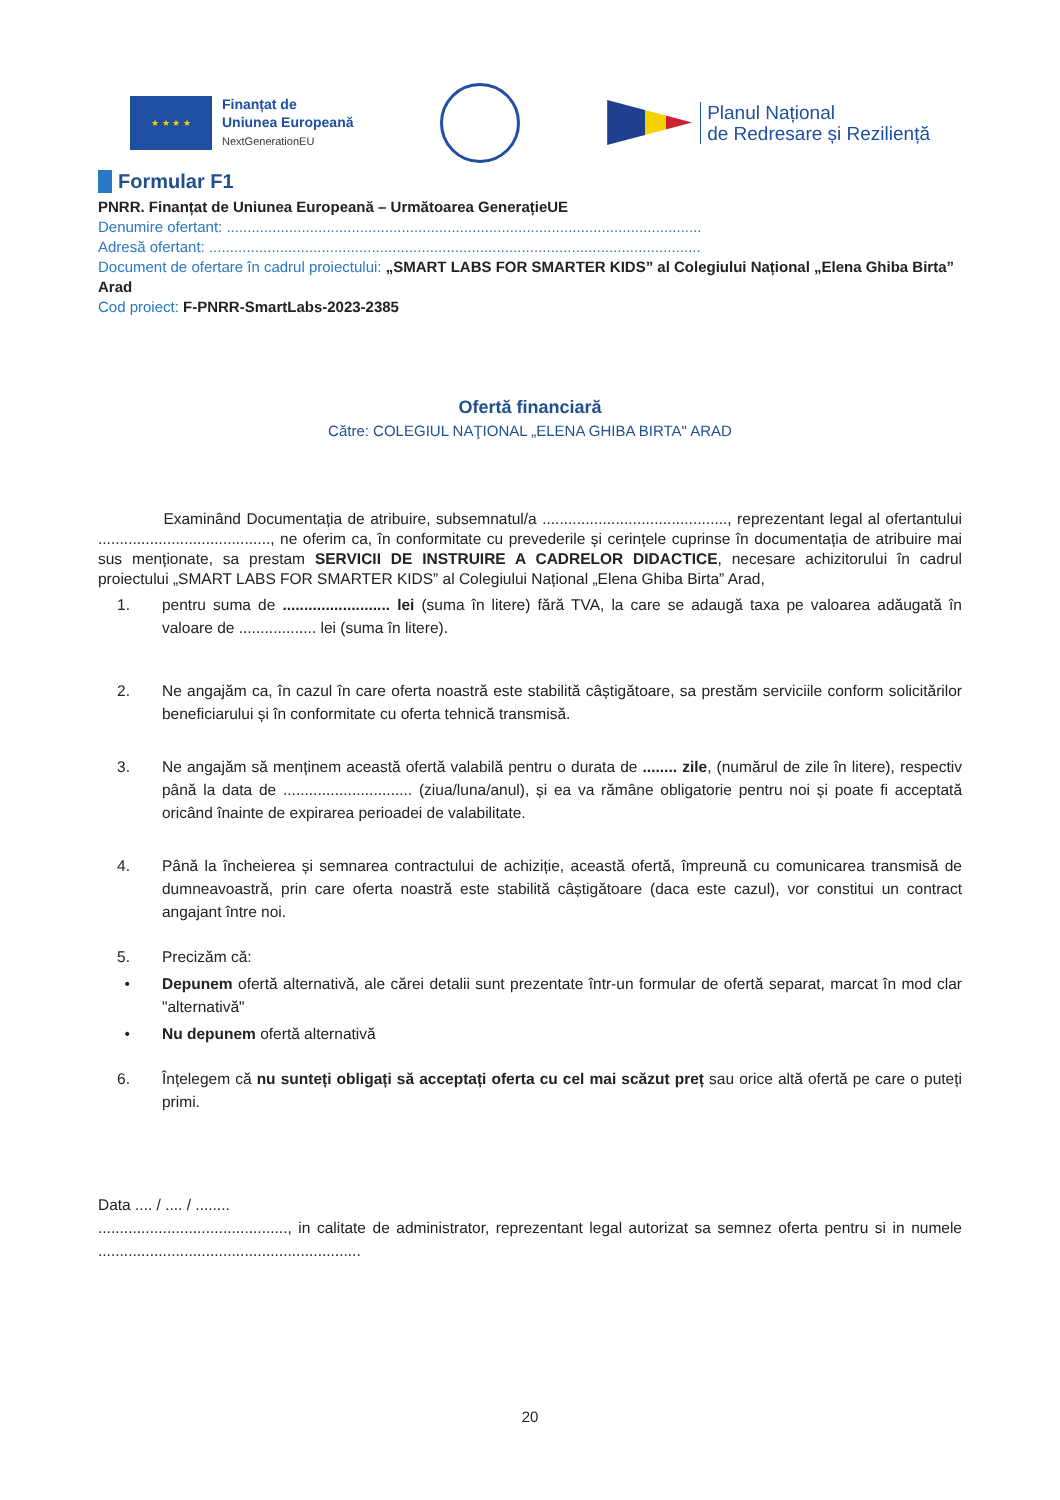★ ★ ★ ★
Finanțat de
Uniunea Europeană
NextGenerationEU
Planul Național
de Redresare și Reziliență
Formular F1
PNRR. Finanțat de Uniunea Europeană – Următoarea GenerațieUE
Denumire ofertant: ..................................................................................................................
Adresă ofertant: ......................................................................................................................
Document de ofertare în cadrul proiectului: „SMART LABS FOR SMARTER KIDS” al Colegiului Național „Elena Ghiba Birta” Arad
Cod proiect: F-PNRR-SmartLabs-2023-2385
Ofertă financiară
Către: COLEGIUL NAŢIONAL „ELENA GHIBA BIRTA" ARAD
Examinând Documentația de atribuire, subsemnatul/a ..........................................., reprezentant legal al ofertantului ........................................, ne oferim ca, în conformitate cu prevederile și cerințele cuprinse în documentația de atribuire mai sus menționate, sa prestam SERVICII DE INSTRUIRE A CADRELOR DIDACTICE, necesare achizitorului în cadrul proiectului „SMART LABS FOR SMARTER KIDS” al Colegiului Național „Elena Ghiba Birta” Arad,
1. pentru suma de ......................... lei (suma în litere) fără TVA, la care se adaugă taxa pe valoarea adăugată în valoare de .................. lei (suma în litere).
2. Ne angajăm ca, în cazul în care oferta noastră este stabilită câștigătoare, sa prestăm serviciile conform solicitărilor beneficiarului și în conformitate cu oferta tehnică transmisă.
3. Ne angajăm să menținem această ofertă valabilă pentru o durata de ........ zile, (numărul de zile în litere), respectiv până la data de .............................. (ziua/luna/anul), și ea va rămâne obligatorie pentru noi și poate fi acceptată oricând înainte de expirarea perioadei de valabilitate.
4. Până la încheierea și semnarea contractului de achiziție, această ofertă, împreună cu comunicarea transmisă de dumneavoastră, prin care oferta noastră este stabilită câștigătoare (daca este cazul), vor constitui un contract angajant între noi.
5. Precizăm că:
• Depunem ofertă alternativă, ale cărei detalii sunt prezentate într-un formular de ofertă separat, marcat în mod clar "alternativă"
• Nu depunem ofertă alternativă
6. Înțelegem că nu sunteți obligați să acceptați oferta cu cel mai scăzut preț sau orice altă ofertă pe care o puteți primi.
Data .... / .... / ........
............................................, in calitate de administrator, reprezentant legal autorizat sa semnez oferta pentru si in numele .............................................................
20